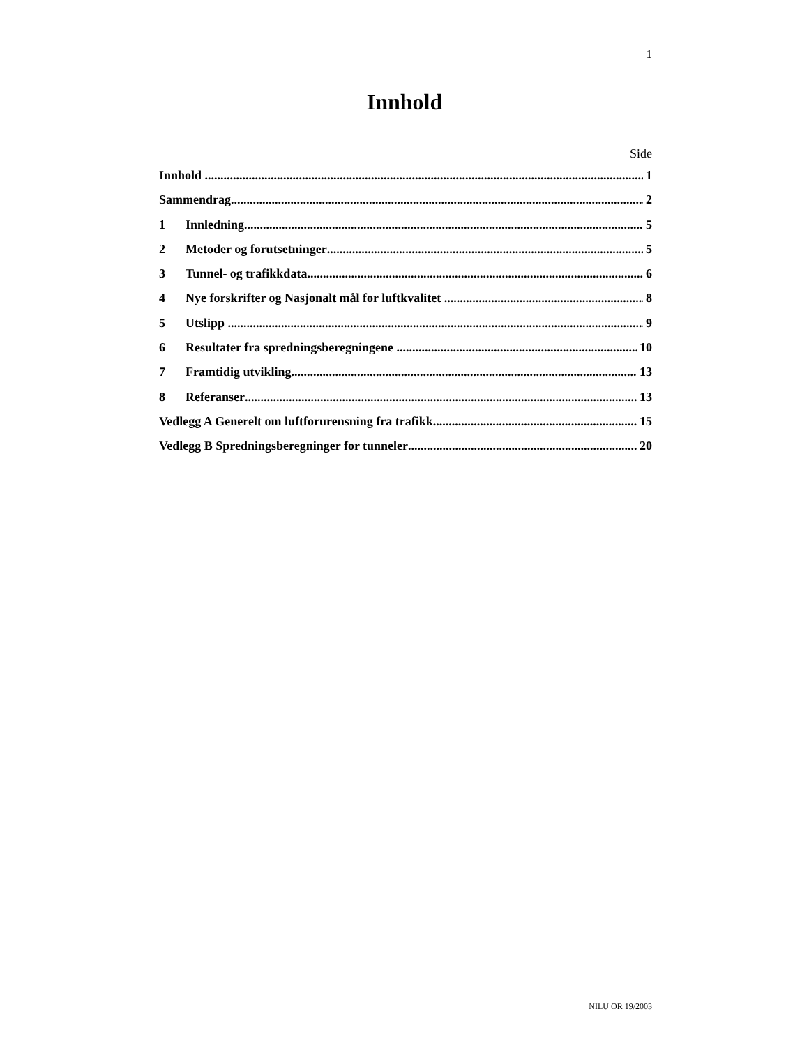1
Innhold
Side
Innhold 1
Sammendrag 2
1 Innledning 5
2 Metoder og forutsetninger 5
3 Tunnel- og trafikkdata 6
4 Nye forskrifter og Nasjonalt mål for luftkvalitet 8
5 Utslipp 9
6 Resultater fra spredningsberegningene 10
7 Framtidig utvikling 13
8 Referanser 13
Vedlegg A Generelt om luftforurensning fra trafikk 15
Vedlegg B Spredningsberegninger for tunneler 20
NILU OR 19/2003